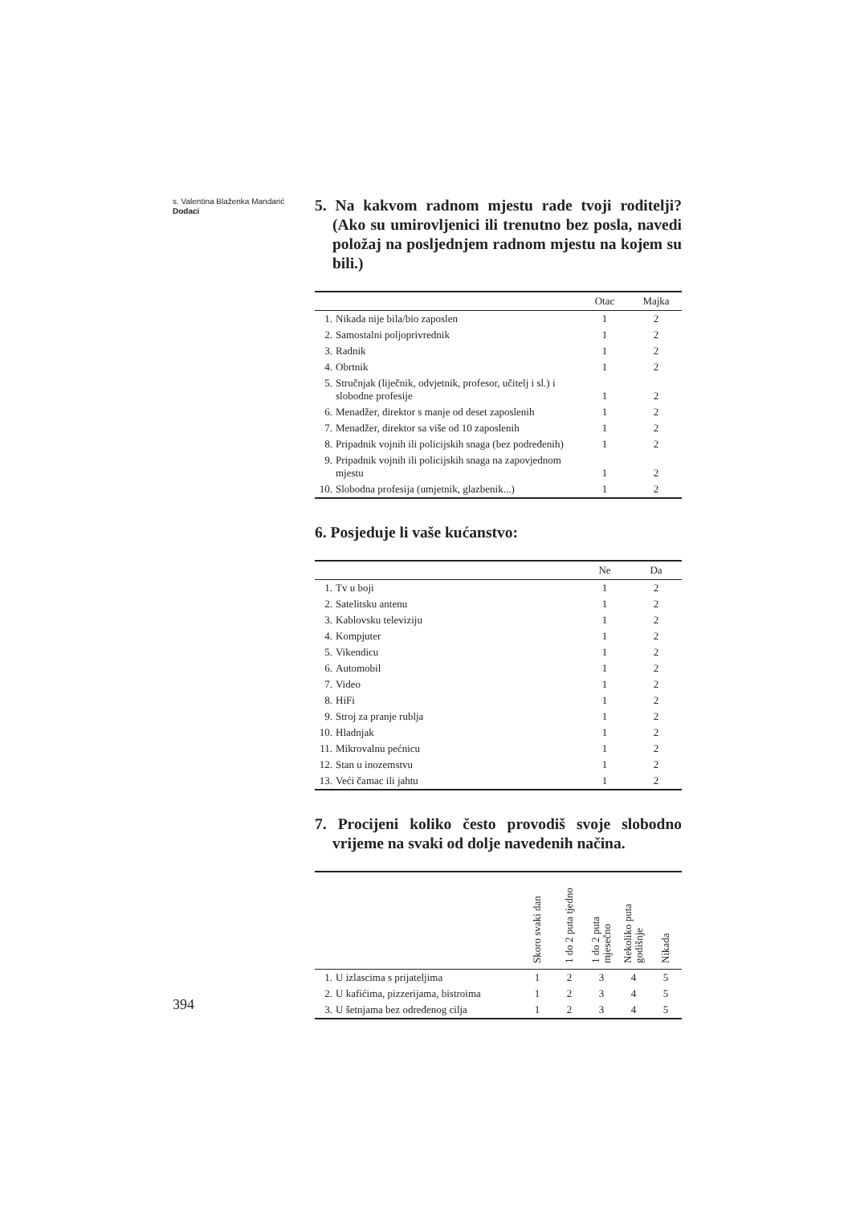s. Valentina Blaženka Mandarić
Dodaci
5. Na kakvom radnom mjestu rade tvoji roditelji? (Ako su umirovljenici ili trenutno bez posla, navedi položaj na posljednjem radnom mjestu na kojem su bili.)
| | | Otac | Majka |
| --- | --- | --- | --- |
| 1. | Nikada nije bila/bio zaposlen | 1 | 2 |
| 2. | Samostalni poljoprivrednik | 1 | 2 |
| 3. | Radnik | 1 | 2 |
| 4. | Obrtnik | 1 | 2 |
| 5. | Stručnjak (liječnik, odvjetnik, profesor, učitelj i sl.) i slobodne profesije | 1 | 2 |
| 6. | Menadžer, direktor s manje od deset zaposlenih | 1 | 2 |
| 7. | Menadžer, direktor sa više od 10 zaposlenih | 1 | 2 |
| 8. | Pripadnik vojnih ili policijskih snaga (bez podređenih) | 1 | 2 |
| 9. | Pripadnik vojnih ili policijskih snaga na zapovjednom mjestu | 1 | 2 |
| 10. | Slobodna profesija (umjetnik, glazbenik...) | 1 | 2 |
6. Posjeduje li vaše kućanstvo:
| | | Ne | Da |
| --- | --- | --- | --- |
| 1. | Tv u boji | 1 | 2 |
| 2. | Satelitsku antenu | 1 | 2 |
| 3. | Kablovsku televiziju | 1 | 2 |
| 4. | Kompjuter | 1 | 2 |
| 5. | Vikendicu | 1 | 2 |
| 6. | Automobil | 1 | 2 |
| 7. | Video | 1 | 2 |
| 8. | HiFi | 1 | 2 |
| 9. | Stroj za pranje rublja | 1 | 2 |
| 10. | Hladnjak | 1 | 2 |
| 11. | Mikrovalnu pećnicu | 1 | 2 |
| 12. | Stan u inozemstvu | 1 | 2 |
| 13. | Veći čamac ili jahtu | 1 | 2 |
7. Procijeni koliko često provodiš svoje slobodno vrijeme na svaki od dolje navedenih načina.
| | | Skoro svaki dan | 1 do 2 puta tjedno | 1 do 2 puta mjesečno | Nekoliko puta godišnje | Nikada |
| --- | --- | --- | --- | --- | --- | --- |
| 1. | U izlascima s prijateljima | 1 | 2 | 3 | 4 | 5 |
| 2. | U kafićima, pizzerijama, bistroima | 1 | 2 | 3 | 4 | 5 |
| 3. | U šetnjama bez određenog cilja | 1 | 2 | 3 | 4 | 5 |
394